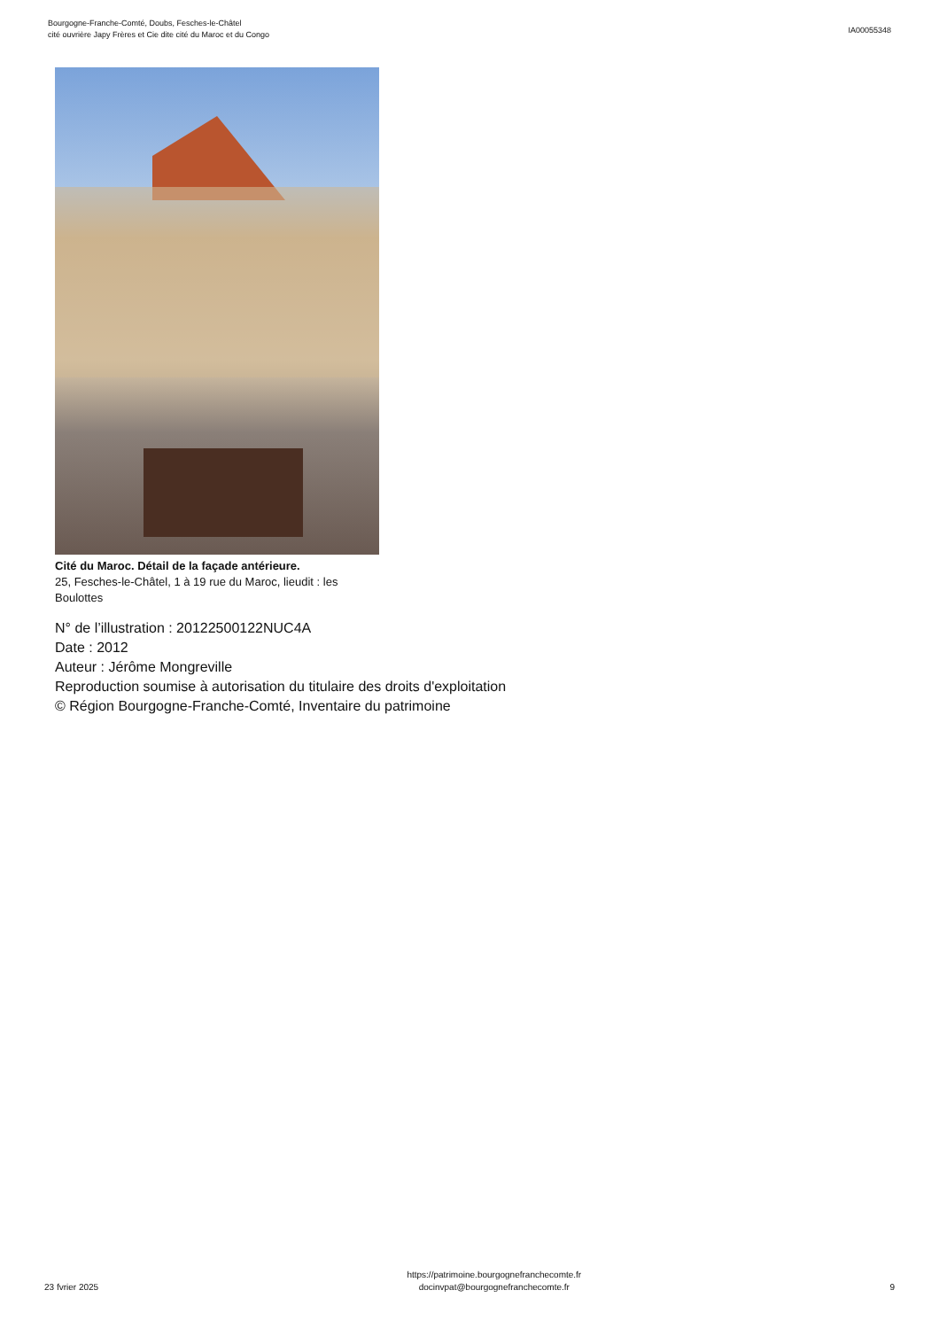Bourgogne-Franche-Comté, Doubs, Fesches-le-Châtel
cité ouvrière Japy Frères et Cie dite cité du Maroc et du Congo
IA00055348
Cité du Maroc. Détail de la façade antérieure.
25, Fesches-le-Châtel, 1 à 19 rue du Maroc, lieudit : les Boulottes
N° de l’illustration : 20122500122NUC4A
Date : 2012
Auteur : Jérôme Mongreville
Reproduction soumise à autorisation du titulaire des droits d'exploitation
© Région Bourgogne-Franche-Comté, Inventaire du patrimoine
23 fvrier 2025
https://patrimoine.bourgognefranchecomte.fr
docinvpat@bourgognefranchecomte.fr
9